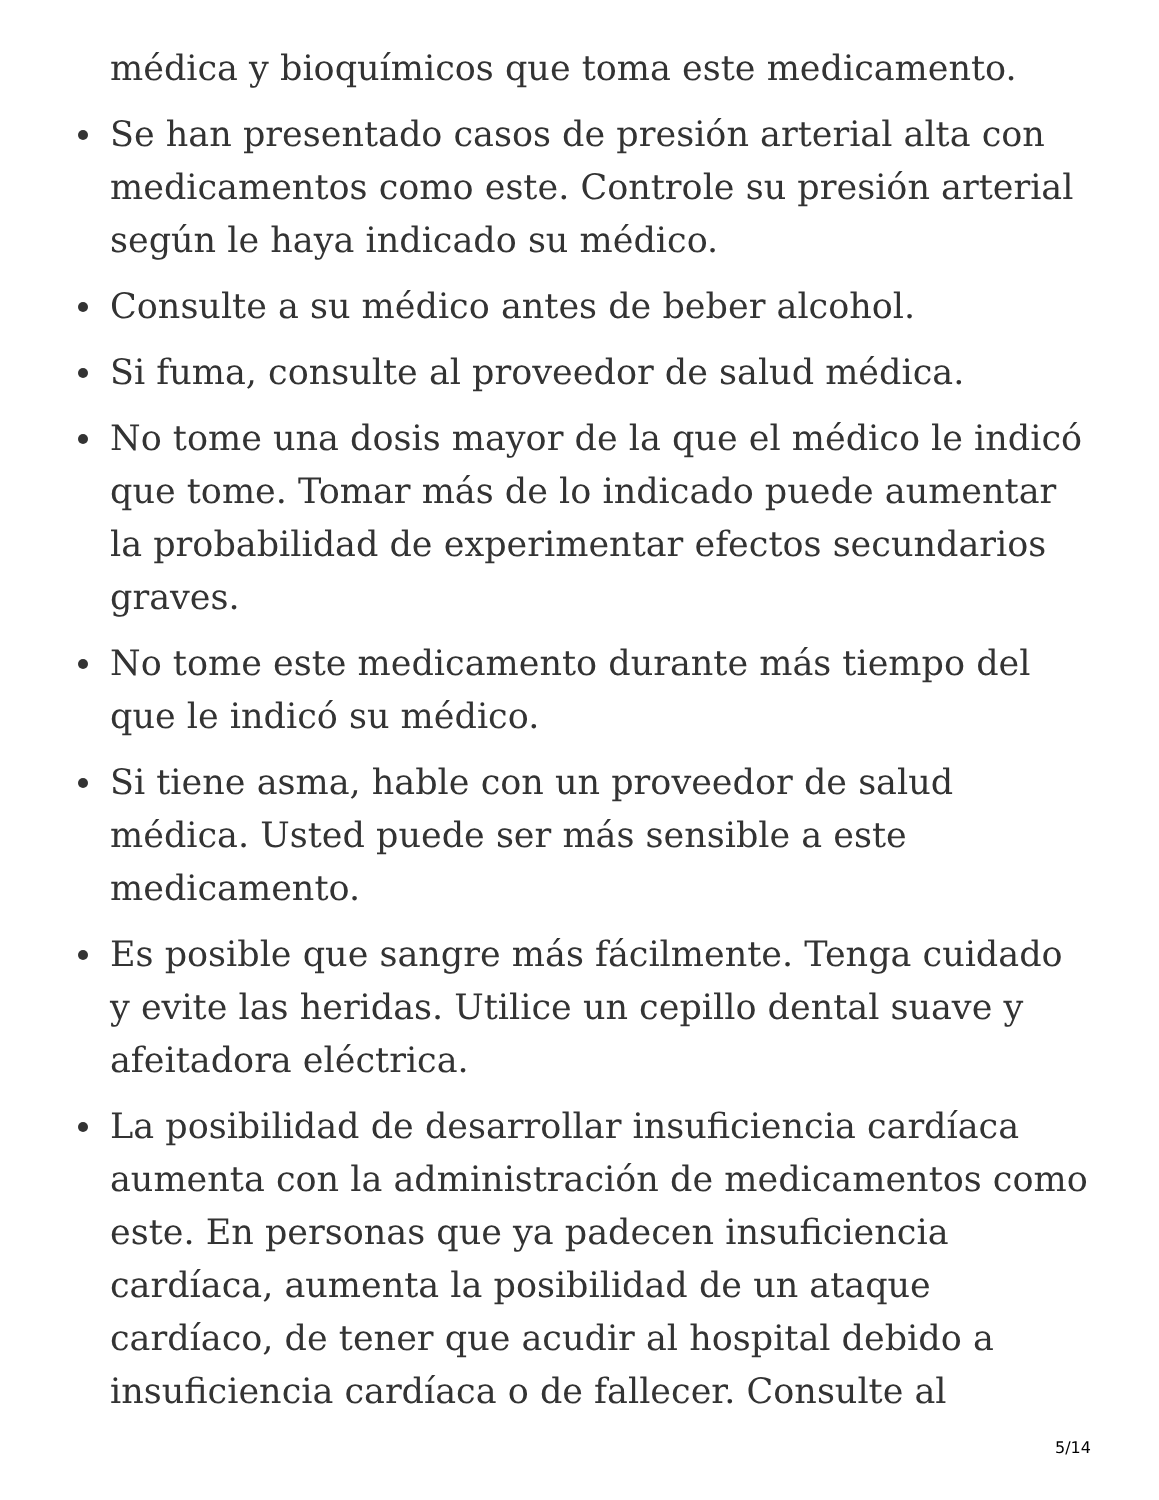médica y bioquímicos que toma este medicamento.
Se han presentado casos de presión arterial alta con medicamentos como este. Controle su presión arterial según le haya indicado su médico.
Consulte a su médico antes de beber alcohol.
Si fuma, consulte al proveedor de salud médica.
No tome una dosis mayor de la que el médico le indicó que tome. Tomar más de lo indicado puede aumentar la probabilidad de experimentar efectos secundarios graves.
No tome este medicamento durante más tiempo del que le indicó su médico.
Si tiene asma, hable con un proveedor de salud médica. Usted puede ser más sensible a este medicamento.
Es posible que sangre más fácilmente. Tenga cuidado y evite las heridas. Utilice un cepillo dental suave y afeitadora eléctrica.
La posibilidad de desarrollar insuficiencia cardíaca aumenta con la administración de medicamentos como este. En personas que ya padecen insuficiencia cardíaca, aumenta la posibilidad de un ataque cardíaco, de tener que acudir al hospital debido a insuficiencia cardíaca o de fallecer. Consulte al
5/14